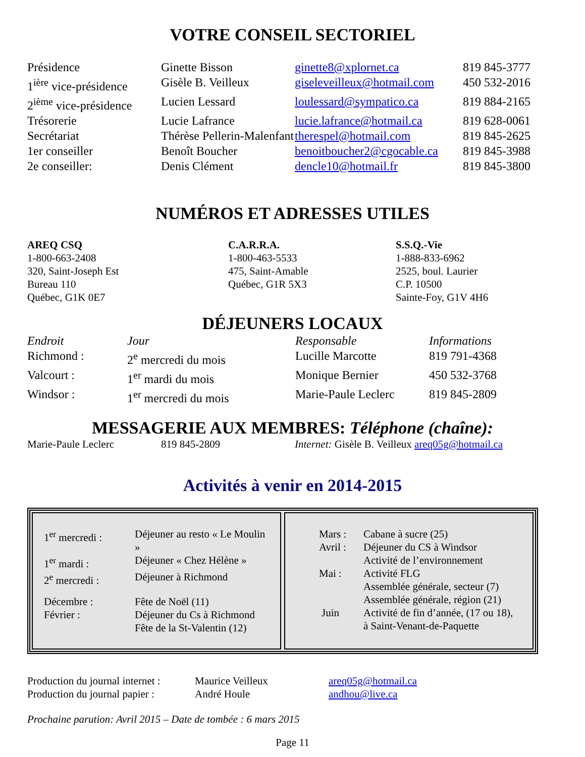VOTRE CONSEIL SECTORIEL
| Présidence | Ginette Bisson | ginette8@xplornet.ca | 819 845-3777 |
| 1<sup>ière</sup> vice-présidence | Gisèle B. Veilleux | giseleveilleux@hotmail.com | 450 532-2016 |
| 2<sup>ième</sup> vice-présidence | Lucien Lessard | loulessard@sympatico.ca | 819 884-2165 |
| Trésorerie | Lucie Lafrance | lucie.lafrance@hotmail.ca | 819 628-0061 |
| Secrétariat | Thérèse Pellerin-Malenfant | therespel@hotmail.com | 819 845-2625 |
| 1er conseiller | Benoît Boucher | benoitboucher2@cgocable.ca | 819 845-3988 |
| 2e conseiller: | Denis Clément | dencle10@hotmail.fr | 819 845-3800 |
NUMÉROS ET ADRESSES UTILES
| AREQ CSQ 1-800-663-2408 320, Saint-Joseph Est Bureau 110 Québec, G1K 0E7 | C.A.R.R.A. 1-800-463-5533 475, Saint-Amable Québec, G1R 5X3 | S.S.Q.-Vie 1-888-833-6962 2525, boul. Laurier C.P. 10500 Sainte-Foy, G1V 4H6 |
DÉJEUNERS LOCAUX
| Endroit | Jour | Responsable | Informations |
| Richmond : | 2<sup>e</sup> mercredi du mois | Lucille Marcotte | 819 791-4368 |
| Valcourt : | 1<sup>er</sup> mardi du mois | Monique Bernier | 450 532-3768 |
| Windsor : | 1<sup>er</sup> mercredi du mois | Marie-Paule Leclerc | 819 845-2809 |
MESSAGERIE AUX MEMBRES: Téléphone (chaîne):
| Marie-Paule Leclerc | 819 845-2809 | Internet: Gisèle B. Veilleux areq05g@hotmail.ca |
Activités à venir en 2014-2015
| 1<sup>er</sup> mercredi : | Déjeuner au resto « Le Moulin » |
| 1<sup>er</sup> mardi : | Déjeuner « Chez Hélène » |
| 2<sup>e</sup> mercredi : | Déjeuner à Richmond |
| Décembre : | Fête de Noël (11) |
| Février : | Déjeuner du Cs à Richmond Fête de la St-Valentin (12) |
| Mars : | Cabane à sucre (25) |
| Avril : | Déjeuner du CS à Windsor Activité de l’environnement |
| Mai : | Activité FLG Assemblée générale, secteur (7) Assemblée générale, région (21) |
| Juin | Activité de fin d’année, (17 ou 18), à Saint-Venant-de-Paquette |
| Production du journal internet : | Maurice Veilleux | areq05g@hotmail.ca |
| Production du journal papier : | André Houle | andhou@live.ca |
Prochaine parution: Avril 2015 – Date de tombée : 6 mars 2015
Page 11